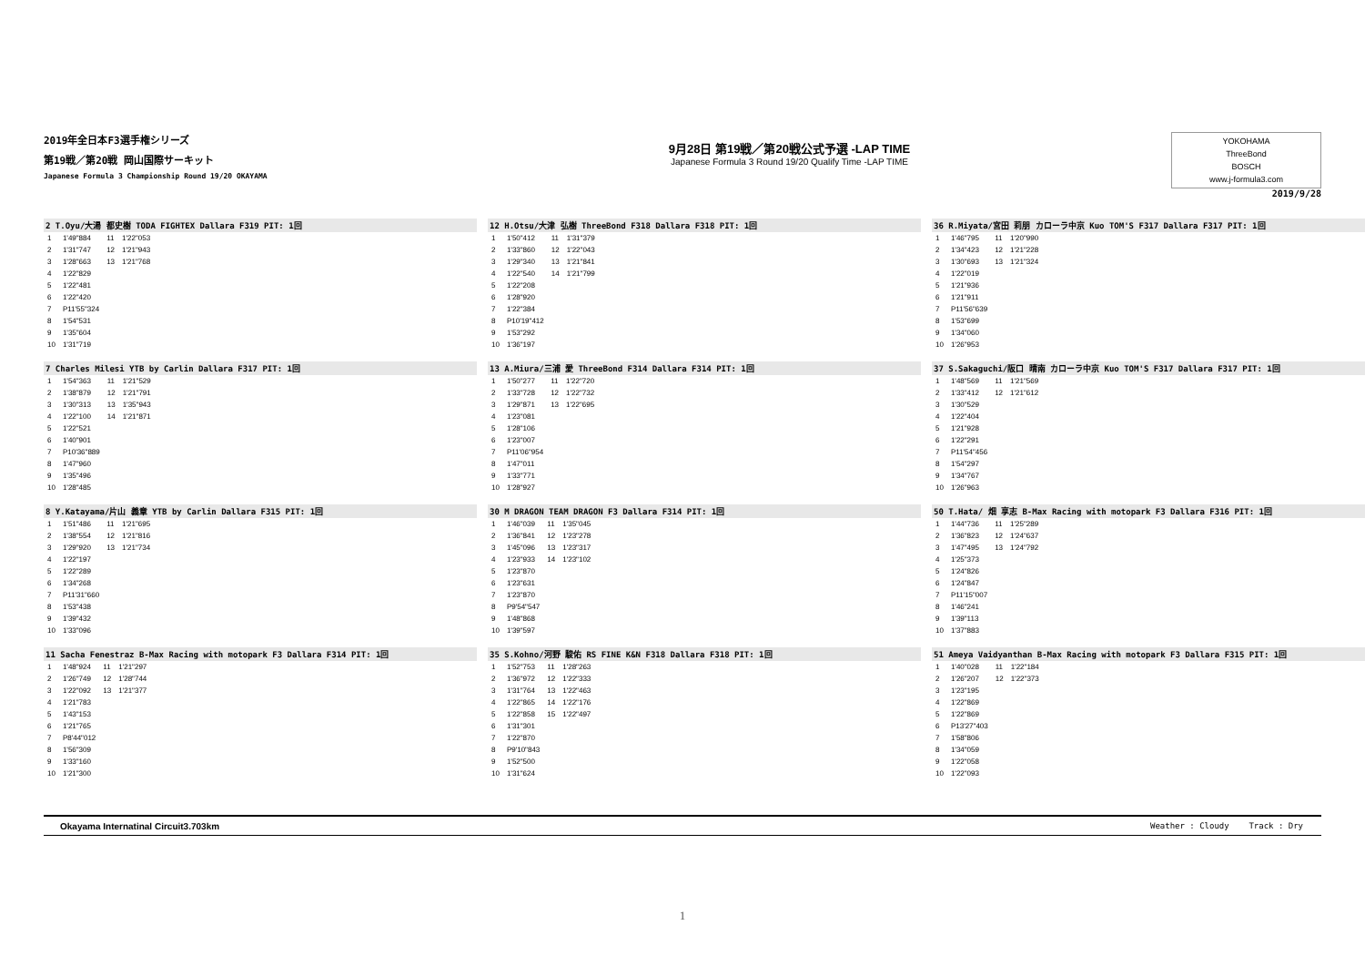2019年全日本F3選手権シリーズ
第19戦／第20戦 岡山国際サーキット
Japanese Formula 3 Championship Round 19/20 OKAYAMA
9月28日 第19戦／第20戦公式予選 -LAP TIME
Japanese Formula 3 Round 19/20 Qualify Time -LAP TIME
YOKOHAMA
ThreeBond
BOSCH
www.j-formula3.com
2019/9/28
2 T.Oyu/大湯 都史樹 TODA FIGHTEX Dallara F319 PIT: 1回
| 1 | 1'49"884 | 11 | 1'22"053 |
| 2 | 1'31"747 | 12 | 1'21"943 |
| 3 | 1'28"663 | 13 | 1'21"768 |
| 4 | 1'22"829 | | |
| 5 | 1'22"481 | | |
| 6 | 1'22"420 | | |
| 7 | P11'55"324 | | |
| 8 | 1'54"531 | | |
| 9 | 1'35"604 | | |
| 10 | 1'31"719 | | |
7 Charles Milesi YTB by Carlin Dallara F317 PIT: 1回
| 1 | 1'54"363 | 11 | 1'21"529 |
| 2 | 1'38"879 | 12 | 1'21"791 |
| 3 | 1'30"313 | 13 | 1'35"943 |
| 4 | 1'22"100 | 14 | 1'21"871 |
| 5 | 1'22"521 | | |
| 6 | 1'40"901 | | |
| 7 | P10'36"889 | | |
| 8 | 1'47"960 | | |
| 9 | 1'35"496 | | |
| 10 | 1'28"485 | | |
8 Y.Katayama/片山 義章 YTB by Carlin Dallara F315 PIT: 1回
| 1 | 1'51"486 | 11 | 1'21"695 |
| 2 | 1'38"554 | 12 | 1'21"816 |
| 3 | 1'29"920 | 13 | 1'21"734 |
| 4 | 1'22"197 | | |
| 5 | 1'22"289 | | |
| 6 | 1'34"268 | | |
| 7 | P11'31"660 | | |
| 8 | 1'53"438 | | |
| 9 | 1'39"432 | | |
| 10 | 1'33"096 | | |
11 Sacha Fenestraz B-Max Racing with motopark F3 Dallara F314 PIT: 1回
| 1 | 1'48"924 | 11 | 1'21"297 |
| 2 | 1'26"749 | 12 | 1'28"744 |
| 3 | 1'22"092 | 13 | 1'21"377 |
| 4 | 1'21"783 | | |
| 5 | 1'43"153 | | |
| 6 | 1'21"765 | | |
| 7 | P8'44"012 | | |
| 8 | 1'56"309 | | |
| 9 | 1'33"160 | | |
| 10 | 1'21"300 | | |
12 H.Otsu/大津 弘樹 ThreeBond F318 Dallara F318 PIT: 1回
| 1 | 1'50"412 | 11 | 1'31"379 |
| 2 | 1'33"860 | 12 | 1'22"043 |
| 3 | 1'29"340 | 13 | 1'21"841 |
| 4 | 1'22"540 | 14 | 1'21"799 |
| 5 | 1'22"208 | | |
| 6 | 1'28"920 | | |
| 7 | 1'22"384 | | |
| 8 | P10'19"412 | | |
| 9 | 1'53"292 | | |
| 10 | 1'36"197 | | |
13 A.Miura/三浦 愛 ThreeBond F314 Dallara F314 PIT: 1回
| 1 | 1'50"277 | 11 | 1'22"720 |
| 2 | 1'33"728 | 12 | 1'22"732 |
| 3 | 1'29"871 | 13 | 1'22"695 |
| 4 | 1'23"081 | | |
| 5 | 1'28"106 | | |
| 6 | 1'23"007 | | |
| 7 | P11'06"954 | | |
| 8 | 1'47"011 | | |
| 9 | 1'33"771 | | |
| 10 | 1'28"927 | | |
30 M DRAGON TEAM DRAGON F3 Dallara F314 PIT: 1回
| 1 | 1'46"039 | 11 | 1'35"045 |
| 2 | 1'36"841 | 12 | 1'23"278 |
| 3 | 1'45"096 | 13 | 1'23"317 |
| 4 | 1'23"933 | 14 | 1'23"102 |
| 5 | 1'23"870 | | |
| 6 | 1'23"631 | | |
| 7 | 1'23"870 | | |
| 8 | P9'54"547 | | |
| 9 | 1'48"868 | | |
| 10 | 1'39"597 | | |
35 S.Kohno/河野 駿佑 RS FINE K&N F318 Dallara F318 PIT: 1回
| 1 | 1'52"753 | 11 | 1'28"263 |
| 2 | 1'36"972 | 12 | 1'22"333 |
| 3 | 1'31"764 | 13 | 1'22"463 |
| 4 | 1'22"865 | 14 | 1'22"176 |
| 5 | 1'22"858 | 15 | 1'22"497 |
| 6 | 1'31"301 | | |
| 7 | 1'22"870 | | |
| 8 | P9'10"843 | | |
| 9 | 1'52"500 | | |
| 10 | 1'31"624 | | |
36 R.Miyata/宮田 莉朋 カローラ中京 Kuo TOM'S F317 Dallara F317 PIT: 1回
| 1 | 1'46"795 | 11 | 1'20"990 |
| 2 | 1'34"423 | 12 | 1'21"228 |
| 3 | 1'30"693 | 13 | 1'21"324 |
| 4 | 1'22"019 | | |
| 5 | 1'21"936 | | |
| 6 | 1'21"911 | | |
| 7 | P11'56"639 | | |
| 8 | 1'53"699 | | |
| 9 | 1'34"060 | | |
| 10 | 1'26"953 | | |
37 S.Sakaguchi/阪口 晴南 カローラ中京 Kuo TOM'S F317 Dallara F317 PIT: 1回
| 1 | 1'48"569 | 11 | 1'21"569 |
| 2 | 1'33"412 | 12 | 1'21"612 |
| 3 | 1'30"529 | | |
| 4 | 1'22"404 | | |
| 5 | 1'21"928 | | |
| 6 | 1'22"291 | | |
| 7 | P11'54"456 | | |
| 8 | 1'54"297 | | |
| 9 | 1'34"767 | | |
| 10 | 1'26"963 | | |
50 T.Hata/ 畑 享志 B-Max Racing with motopark F3 Dallara F316 PIT: 1回
| 1 | 1'44"736 | 11 | 1'25"289 |
| 2 | 1'36"823 | 12 | 1'24"637 |
| 3 | 1'47"495 | 13 | 1'24"792 |
| 4 | 1'25"373 | | |
| 5 | 1'24"826 | | |
| 6 | 1'24"847 | | |
| 7 | P11'15"007 | | |
| 8 | 1'46"241 | | |
| 9 | 1'39"113 | | |
| 10 | 1'37"883 | | |
51 Ameya Vaidyanthan B-Max Racing with motopark F3 Dallara F315 PIT: 1回
| 1 | 1'40"028 | 11 | 1'22"184 |
| 2 | 1'26"207 | 12 | 1'22"373 |
| 3 | 1'23"195 | | |
| 4 | 1'22"869 | | |
| 5 | 1'22"869 | | |
| 6 | P13'27"403 | | |
| 7 | 1'58"806 | | |
| 8 | 1'34"059 | | |
| 9 | 1'22"058 | | |
| 10 | 1'22"093 | | |
Okayama Internatinal Circuit3.703km Weather : Cloudy Track : Dry
1